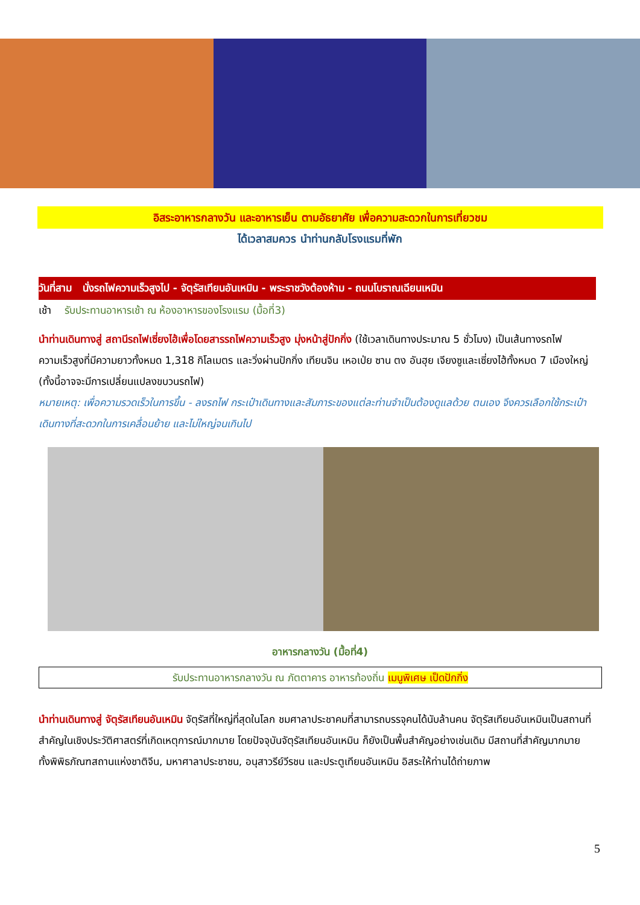อิสระอาหารกลางวัน และอาหารเย็น ตามอัธยาศัย เพื่อความสะดวกในการเที่ยวชม
ได้เวลาสมควร นำท่านกลับโรงแรมที่พัก
วันที่สาม นั่งรถไฟความเร็วสูงไป - จัตุรัสเทียนอันเหมิน - พระราชวังต้องห้าม - ถนนโบราณเฉียนเหมิน
เช้า รับประทานอาหารเช้า ณ ห้องอาหารของโรงแรม (มื้อที่3)
นำท่านเดินทางสู่ สถานีรถไฟเซี่ยงไฮ้เพื่อโดยสารรถไฟความเร็วสูง มุ่งหน้าสู่ปักกิ่ง (ใช้เวลาเดินทางประมาณ 5 ชั่วโมง) เป็นเส้นทางรถไฟความเร็วสูงที่มีความยาวทั้งหมด 1,318 กิโลเมตร และวิ่งผ่านปักกิ่ง เทียนจิน เหอเป่ย ซาน ตง อันฮุย เจียงซูและเซี่ยงไฮ้ทั้งหมด 7 เมืองใหญ่ (ทั้งนี้อาจจะมีการเปลี่ยนแปลงขบวนรถไฟ)
หมายเหตุ: เพื่อความรวดเร็วในการขึ้น - ลงรถไฟ กระเป๋าเดินทางและสัมภาระของแต่ละท่านจำเป็นต้องดูแลด้วย ตนเอง จึงควรเลือกใช้กระเป๋าเดินทางที่สะดวกในการเคลื่อนย้าย และไม่ใหญ่จนเกินไป
อาหารกลางวัน (มื้อที่4)
รับประทานอาหารกลางวัน ณ ภัตตาคาร อาหารท้องถิ่น เมนูพิเศษ เป็ดปักกิ่ง
นำท่านเดินทางสู่ จัตุรัสเทียนอันเหมิน จัตุรัสที่ใหญ่ที่สุดในโลก ชมศาลาประชาคมที่สามารถบรรจุคนได้นับล้านคน จัตุรัสเทียนอันเหมินเป็นสถานที่สำคัญในเชิงประวัติศาสตร์ที่เกิดเหตุการณ์มากมาย โดยปัจจุบันจัตุรัสเทียนอันเหมิน ก็ยังเป็นพื้นสำคัญอย่างเช่นเดิม มีสถานที่สำคัญมากมาย ทั้งพิพิธภัณฑสถานแห่งชาติจีน, มหาศาลาประชาชน, อนุสาวรีย์วีรชน และประตูเทียนอันเหมิน อิสระให้ท่านได้ถ่ายภาพ
5